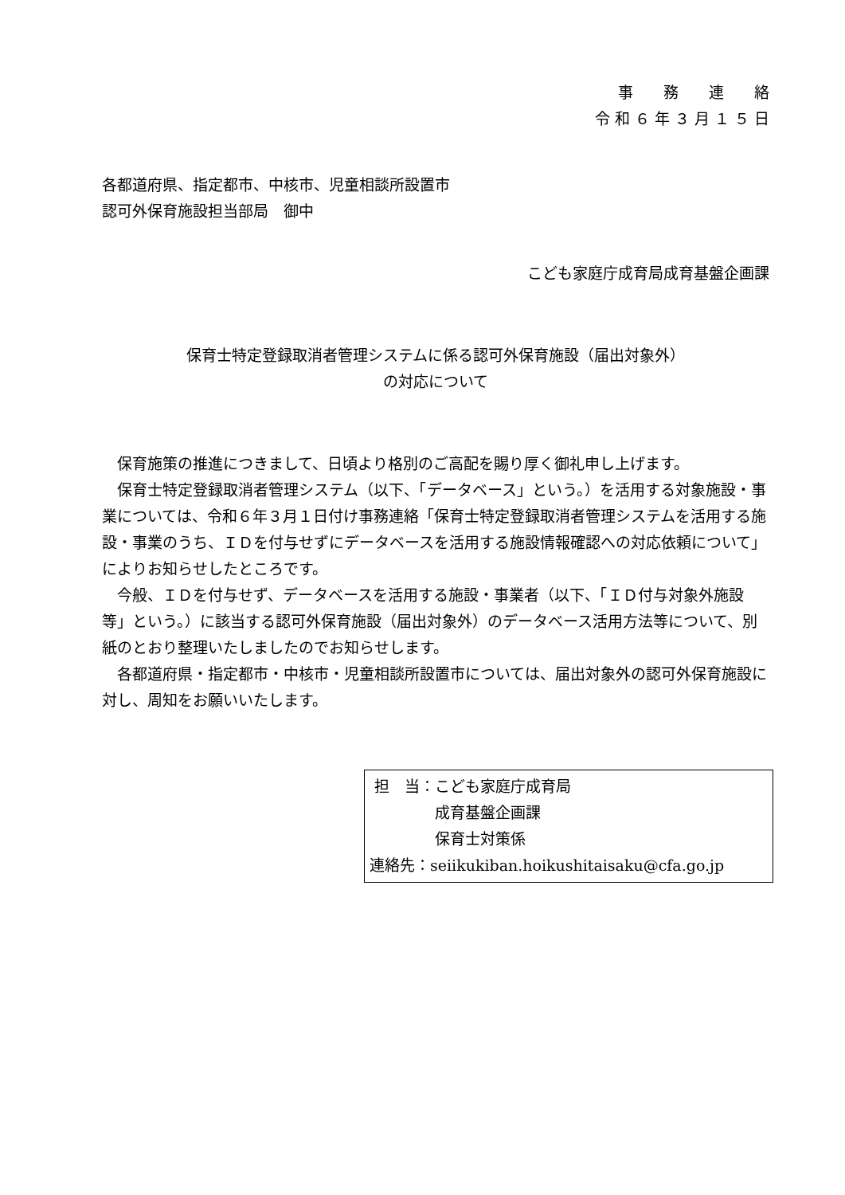事　　務　　連　　絡
令 和 ６ 年 ３ 月 １ ５ 日
各都道府県、指定都市、中核市、児童相談所設置市
認可外保育施設担当部局　御中
こども家庭庁成育局成育基盤企画課
保育士特定登録取消者管理システムに係る認可外保育施設（届出対象外）
の対応について
保育施策の推進につきまして、日頃より格別のご高配を賜り厚く御礼申し上げます。
保育士特定登録取消者管理システム（以下、「データベース」という。）を活用する対象施設・事業については、令和６年３月１日付け事務連絡「保育士特定登録取消者管理システムを活用する施設・事業のうち、ＩＤを付与せずにデータベースを活用する施設情報確認への対応依頼について」によりお知らせしたところです。
今般、ＩＤを付与せず、データベースを活用する施設・事業者（以下、「ＩＤ付与対象外施設等」という。）に該当する認可外保育施設（届出対象外）のデータベース活用方法等について、別紙のとおり整理いたしましたのでお知らせします。
各都道府県・指定都市・中核市・児童相談所設置市については、届出対象外の認可外保育施設に対し、周知をお願いいたします。
担　当：こども家庭庁成育局
　　　　成育基盤企画課
　　　　保育士対策係
連絡先：seiikukiban.hoikushitaisaku@cfa.go.jp